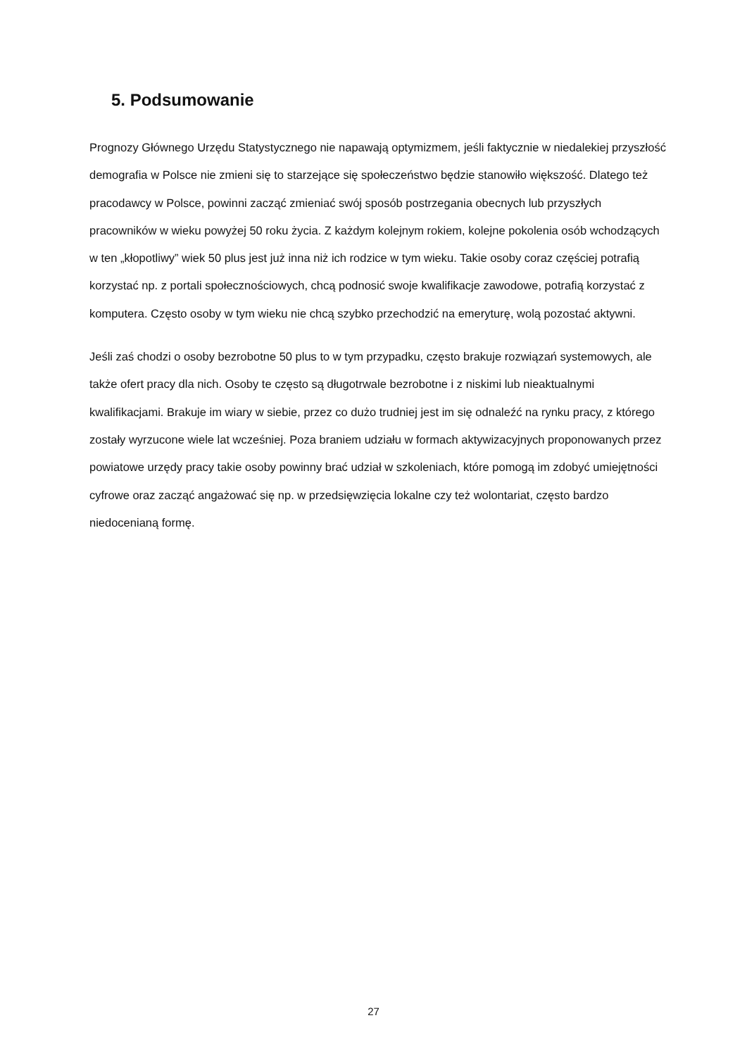5. Podsumowanie
Prognozy Głównego Urzędu Statystycznego nie napawają optymizmem, jeśli faktycznie w niedalekiej przyszłość demografia w Polsce nie zmieni się to starzejące się społeczeństwo będzie stanowiło większość. Dlatego też pracodawcy w Polsce, powinni zacząć zmieniać swój sposób postrzegania obecnych lub przyszłych pracowników w wieku powyżej 50 roku życia. Z każdym kolejnym rokiem, kolejne pokolenia osób wchodzących w ten „kłopotliwy” wiek 50 plus jest już inna niż ich rodzice w tym wieku. Takie osoby coraz częściej potrafią korzystać np. z portali społecznościowych, chcą podnosić swoje kwalifikacje zawodowe, potrafią korzystać z komputera. Często osoby w tym wieku nie chcą szybko przechodzić na emeryturę, wolą pozostać aktywni.
Jeśli zaś chodzi o osoby bezrobotne 50 plus to w tym przypadku, często brakuje rozwiązań systemowych, ale także ofert pracy dla nich. Osoby te często są długotrwale bezrobotne i z niskimi lub nieaktualnymi kwalifikacjami. Brakuje im wiary w siebie, przez co dużo trudniej jest im się odnaleźć na rynku pracy, z którego zostały wyrzucone wiele lat wcześniej. Poza braniem udziału w formach aktywizacyjnych proponowanych przez powiatowe urzędy pracy takie osoby powinny brać udział w szkoleniach, które pomogą im zdobyć umiejętności cyfrowe oraz zacząć angażować się np. w przedsięwzięcia lokalne czy też wolontariat, często bardzo niedocenianą formę.
27